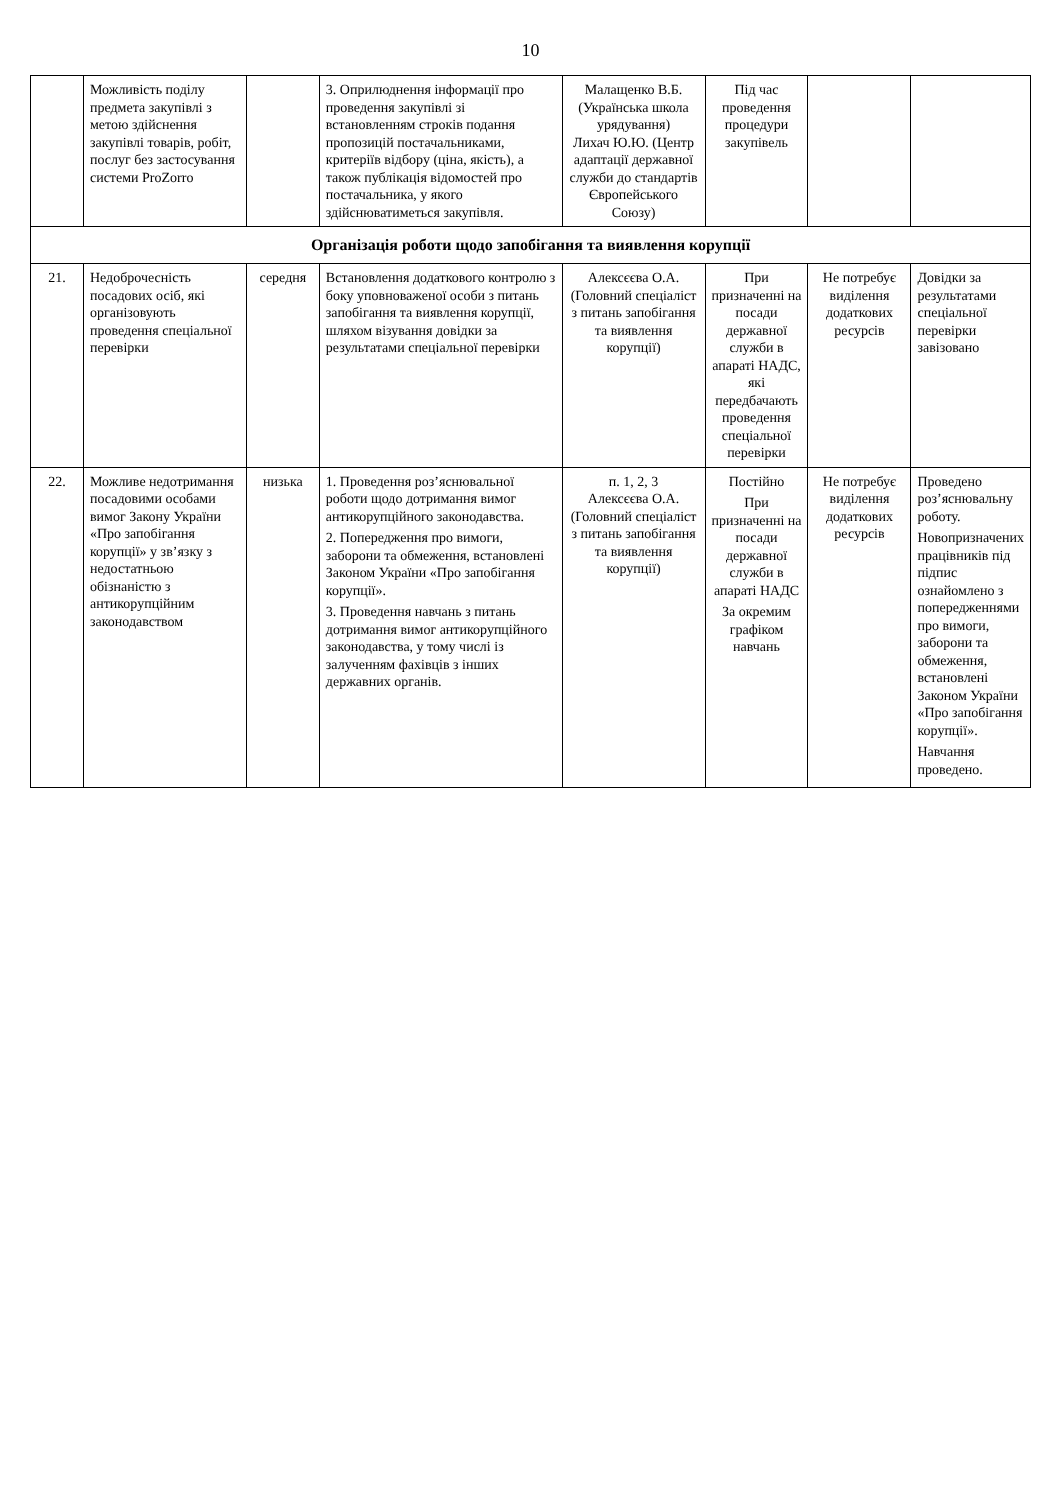10
| | Можливість поділу предмета закупівлі з метою здійснення закупівлі товарів, робіт, послуг без застосування системи ProZorro | | 3. Оприлюднення інформації про проведення закупівлі зі встановленням строків подання пропозицій постачальниками, критеріїв відбору (ціна, якість), а також публікація відомостей про постачальника, у якого здійснюватиметься закупівля. | Малащенко В.Б. (Українська школа урядування) Лихач Ю.Ю. (Центр адаптації державної служби до стандартів Європейського Союзу) | Під час проведення процедури закупівель | | |
| Організація роботи щодо запобігання та виявлення корупції | | | | | | | |
| 21. | Недоброчесність посадових осіб, які організовують проведення спеціальної перевірки | середня | Встановлення додаткового контролю з боку уповноваженої особи з питань запобігання та виявлення корупції, шляхом візування довідки за результатами спеціальної перевірки | Алексєєва О.А. (Головний спеціаліст з питань запобігання та виявлення корупції) | При призначенні на посади державної служби в апараті НАДС, які передбачають проведення спеціальної перевірки | Не потребує виділення додаткових ресурсів | Довідки за результатами спеціальної перевірки завізовано |
| 22. | Можливе недотримання посадовими особами вимог Закону України «Про запобігання корупції» у зв’язку з недостатньою обізнаністю з антикорупційним законодавством | низька | 1. Проведення роз’яснювальної роботи щодо дотримання вимог антикорупційного законодавства. 2. Попередження про вимоги, заборони та обмеження, встановлені Законом України «Про запобігання корупції». 3. Проведення навчань з питань дотримання вимог антикорупційного законодавства, у тому числі із залученням фахівців з інших державних органів. | п. 1, 2, 3 Алексєєва О.А. (Головний спеціаліст з питань запобігання та виявлення корупції) | Постійно При призначенні на посади державної служби в апараті НАДС За окремим графіком навчань | Не потребує виділення додаткових ресурсів | Проведено роз’яснювальну роботу. Новопризначених працівників під підпис ознайомлено з попередженнями про вимоги, заборони та обмеження, встановлені Законом України «Про запобігання корупції». Навчання проведено. |